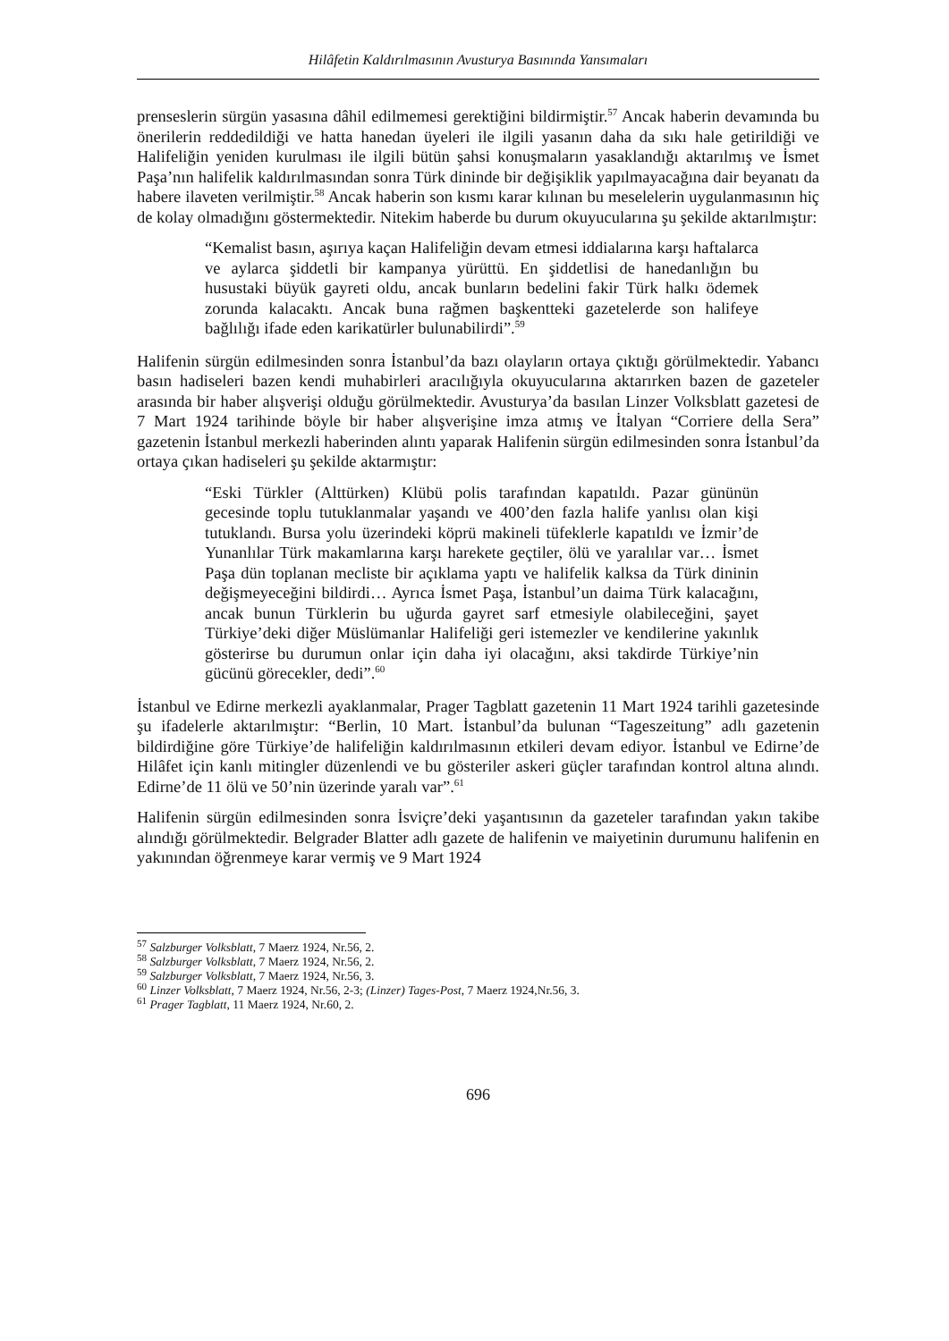Hilâfetin Kaldırılmasının Avusturya Basınında Yansımaları
prenseslerin sürgün yasasına dâhil edilmemesi gerektiğini bildirmiştir.<sup>57</sup> Ancak haberin devamında bu önerilerin reddedildiği ve hatta hanedan üyeleri ile ilgili yasanın daha da sıkı hale getirildiği ve Halifeliğin yeniden kurulması ile ilgili bütün şahsi konuşmaların yasaklandığı aktarılmış ve İsmet Paşa’nın halifelik kaldırılmasından sonra Türk dininde bir değişiklik yapılmayacağına dair beyanatı da habere ilaveten verilmiştir.<sup>58</sup> Ancak haberin son kısmı karar kılınan bu meselelerin uygulanmasının hiç de kolay olmadığını göstermektedir. Nitekim haberde bu durum okuyucularına şu şekilde aktarılmıştır:
“Kemalist basın, aşırıya kaçan Halifeliğin devam etmesi iddialarına karşı haftalarca ve aylarca şiddetli bir kampanya yürüttü. En şiddetlisi de hanedanlığın bu husustaki büyük gayreti oldu, ancak bunların bedelini fakir Türk halkı ödemek zorunda kalacaktı. Ancak buna rağmen başkentteki gazetelerde son halifeye bağlılığı ifade eden karikatürler bulunabilirdi”.<sup>59</sup>
Halifenin sürgün edilmesinden sonra İstanbul’da bazı olayların ortaya çıktığı görülmektedir. Yabancı basın hadiseleri bazen kendi muhabirleri aracılığıyla okuyucularına aktarırken bazen de gazeteler arasında bir haber alışverişi olduğu görülmektedir. Avusturya’da basılan Linzer Volksblatt gazetesi de 7 Mart 1924 tarihinde böyle bir haber alışverişine imza atmış ve İtalyan “Corriere della Sera” gazetenin İstanbul merkezli haberinden alıntı yaparak Halifenin sürgün edilmesinden sonra İstanbul’da ortaya çıkan hadiseleri şu şekilde aktarmıştır:
“Eski Türkler (Alttürken) Klübü polis tarafından kapatıldı. Pazar gününün gecesinde toplu tutuklanmalar yaşandı ve 400’den fazla halife yanlısı olan kişi tutuklandı. Bursa yolu üzerindeki köprü makineli tüfeklerle kapatıldı ve İzmir’de Yunanlılar Türk makamlarına karşı harekete geçtiler, ölü ve yaralılar var… İsmet Paşa dün toplanan mecliste bir açıklama yaptı ve halifelik kalksa da Türk dininin değişmeyeceğini bildirdi… Ayrıca İsmet Paşa, İstanbul’un daima Türk kalacağını, ancak bunun Türklerin bu uğurda gayret sarf etmesiyle olabileceğini, şayet Türkiye’deki diğer Müslümanlar Halifeliği geri istemezler ve kendilerine yakınlık gösterirse bu durumun onlar için daha iyi olacağını, aksi takdirde Türkiye’nin gücünü görecekler, dedi”.<sup>60</sup>
İstanbul ve Edirne merkezli ayaklanmalar, Prager Tagblatt gazetenin 11 Mart 1924 tarihli gazetesinde şu ifadelerle aktarılmıştır: “Berlin, 10 Mart. İstanbul’da bulunan “Tageszeitung” adlı gazetenin bildirdiğine göre Türkiye’de halifeliğin kaldırılmasının etkileri devam ediyor. İstanbul ve Edirne’de Hilâfet için kanlı mitingler düzenlendi ve bu gösteriler askeri güçler tarafından kontrol altına alındı. Edirne’de 11 ölü ve 50’nin üzerinde yaralı var”.<sup>61</sup>
Halifenin sürgün edilmesinden sonra İsviçre’deki yaşantısının da gazeteler tarafından yakın takibe alındığı görülmektedir. Belgrader Blatter adlı gazete de halifenin ve maiyetinin durumunu halifenin en yakınından öğrenmeye karar vermiş ve 9 Mart 1924
<sup>57</sup> Salzburger Volksblatt, 7 Maerz 1924, Nr.56, 2.
<sup>58</sup> Salzburger Volksblatt, 7 Maerz 1924, Nr.56, 2.
<sup>59</sup> Salzburger Volksblatt, 7 Maerz 1924, Nr.56, 3.
<sup>60</sup> Linzer Volksblatt, 7 Maerz 1924, Nr.56, 2-3; (Linzer) Tages-Post, 7 Maerz 1924,Nr.56, 3.
<sup>61</sup> Prager Tagblatt, 11 Maerz 1924, Nr.60, 2.
696